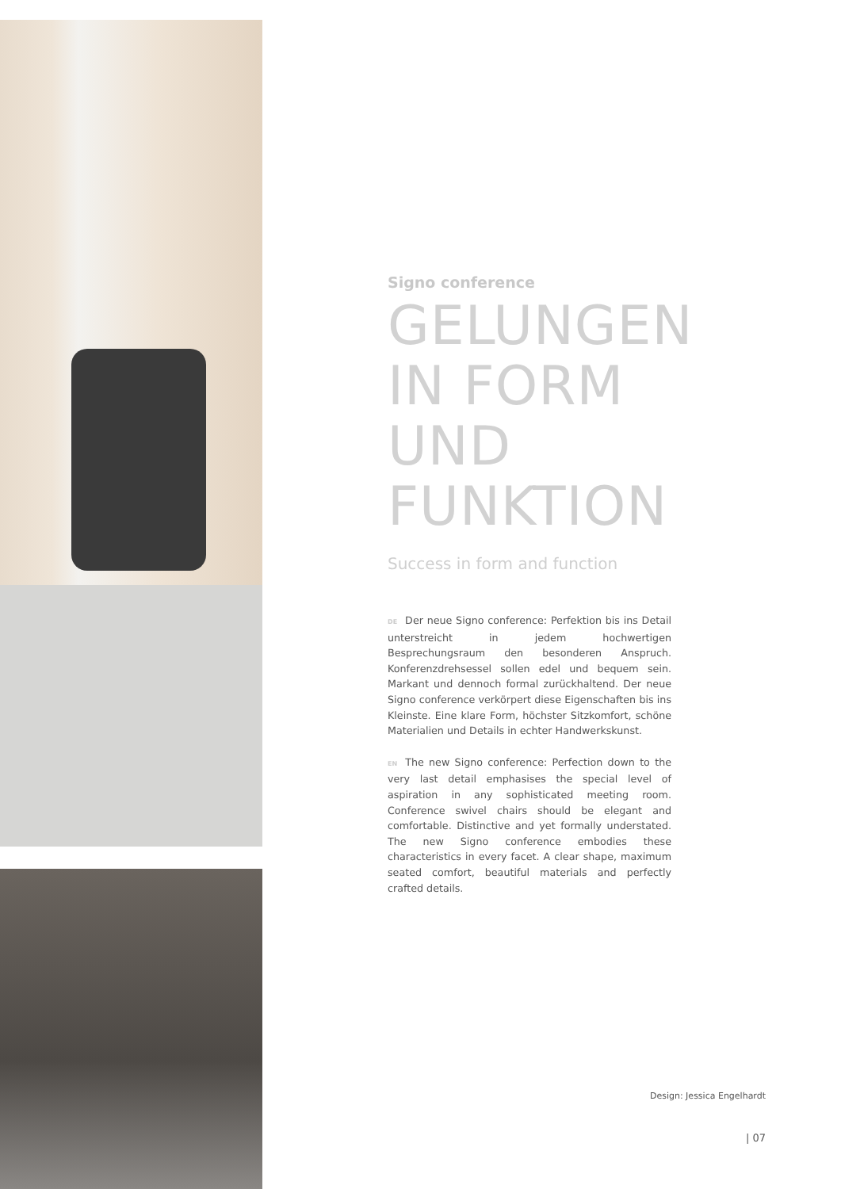Signo conference
GELUNGEN
IN FORM
UND
FUNKTION
Success in form and function
DE Der neue Signo conference: Perfektion bis ins Detail unterstreicht in jedem hochwertigen Besprechungsraum den besonderen Anspruch. Konferenzdrehsessel sollen edel und bequem sein. Markant und dennoch formal zurückhaltend. Der neue Signo conference verkörpert diese Eigenschaften bis ins Kleinste. Eine klare Form, höchster Sitzkomfort, schöne Materialien und Details in echter Handwerkskunst.
EN The new Signo conference: Perfection down to the very last detail emphasises the special level of aspiration in any sophisticated meeting room. Conference swivel chairs should be elegant and comfortable. Distinctive and yet formally understated. The new Signo conference embodies these characteristics in every facet. A clear shape, maximum seated comfort, beautiful materials and perfectly crafted details.
Design: Jessica Engelhardt
| 07